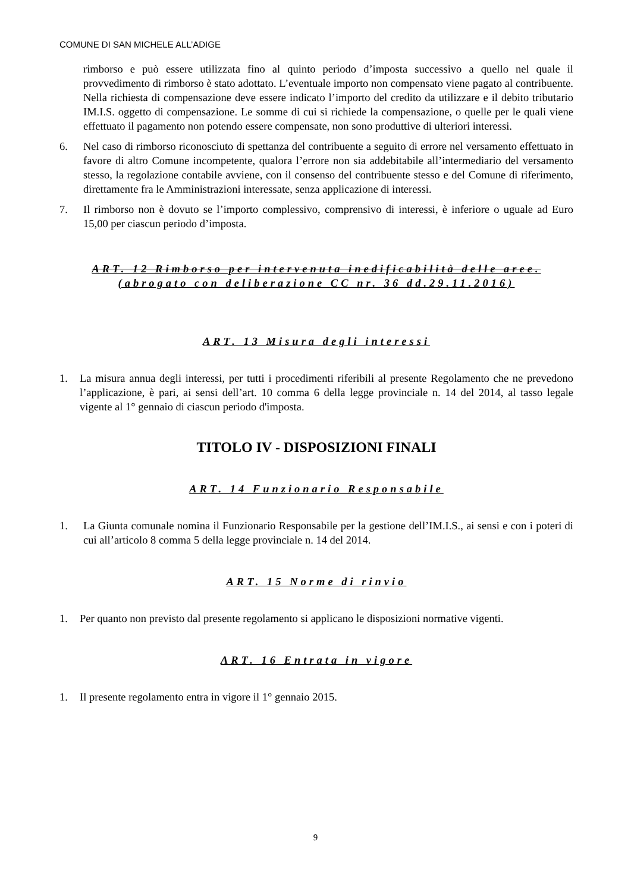COMUNE DI SAN MICHELE ALL’ADIGE
rimborso e può essere utilizzata fino al quinto periodo d’imposta successivo a quello nel quale il provvedimento di rimborso è stato adottato. L’eventuale importo non compensato viene pagato al contribuente. Nella richiesta di compensazione deve essere indicato l’importo del credito da utilizzare e il debito tributario IM.I.S. oggetto di compensazione. Le somme di cui si richiede la compensazione, o quelle per le quali viene effettuato il pagamento non potendo essere compensate, non sono produttive di ulteriori interessi.
6. Nel caso di rimborso riconosciuto di spettanza del contribuente a seguito di errore nel versamento effettuato in favore di altro Comune incompetente, qualora l’errore non sia addebitabile all’intermediario del versamento stesso, la regolazione contabile avviene, con il consenso del contribuente stesso e del Comune di riferimento, direttamente fra le Amministrazioni interessate, senza applicazione di interessi.
7. Il rimborso non è dovuto se l’importo complessivo, comprensivo di interessi, è inferiore o uguale ad Euro 15,00 per ciascun periodo d’imposta.
ART. 12 Rimborso per intervenuta inedificabilità delle aree.(abrogato con deliberazione CC nr. 36 dd.29.11.2016)
ART. 13 Misura degli interessi
1. La misura annua degli interessi, per tutti i procedimenti riferibili al presente Regolamento che ne prevedono l’applicazione, è pari, ai sensi dell’art. 10 comma 6 della legge provinciale n. 14 del 2014, al tasso legale vigente al 1° gennaio di ciascun periodo d'imposta.
TITOLO IV - DISPOSIZIONI FINALI
ART. 14 Funzionario Responsabile
1. La Giunta comunale nomina il Funzionario Responsabile per la gestione dell’IM.I.S., ai sensi e con i poteri di cui all’articolo 8 comma 5 della legge provinciale n. 14 del 2014.
ART. 15 Norme di rinvio
1. Per quanto non previsto dal presente regolamento si applicano le disposizioni normative vigenti.
ART. 16 Entrata in vigore
1. Il presente regolamento entra in vigore il 1° gennaio 2015.
9